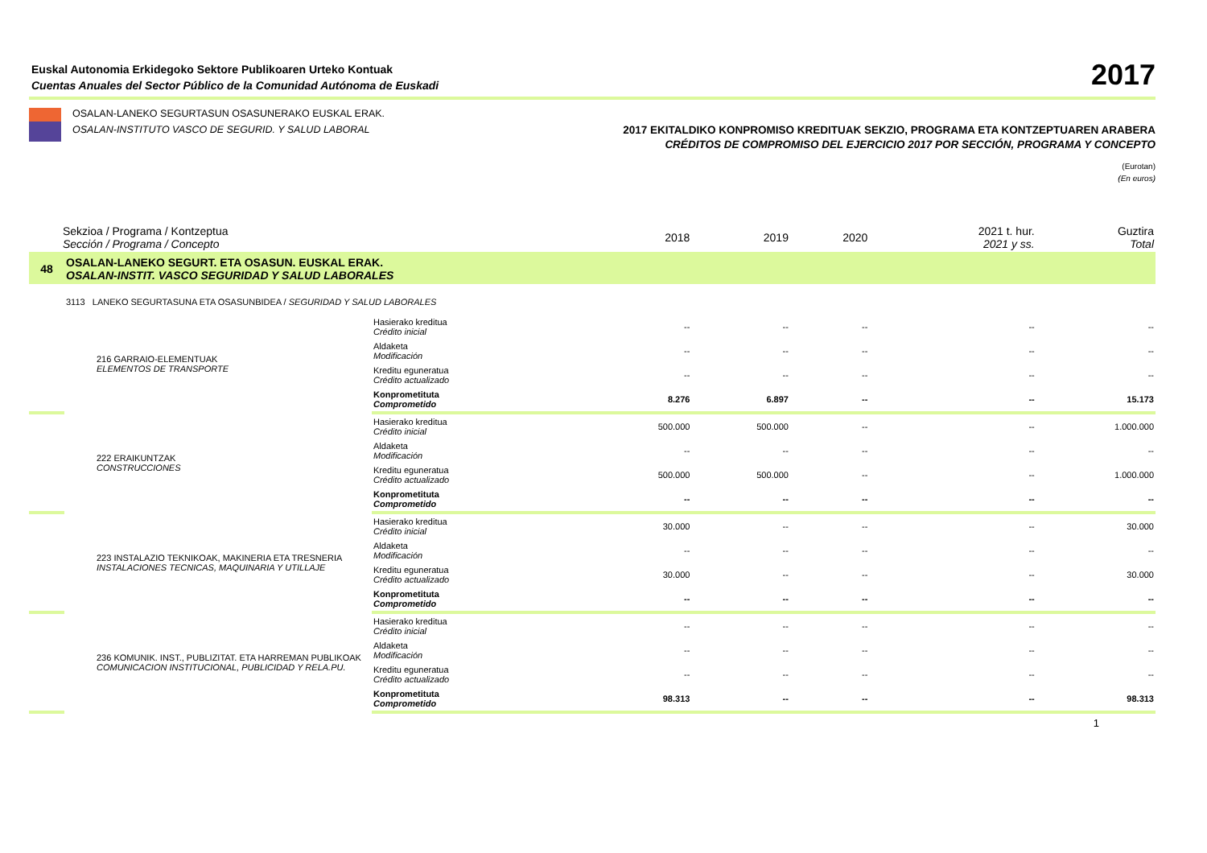Euskal Autonomia Erkidegoko Sektore Publikoaren Urteko Kontuak
Cuentas Anuales del Sector Público de la Comunidad Autónoma de Euskadi
2017
OSALAN-LANEKO SEGURTASUN OSASUNERAKO EUSKAL ERAK.
OSALAN-INSTITUTO VASCO DE SEGURID. Y SALUD LABORAL
2017 EKITALDIKO KONPROMISO KREDITUAK SEKZIO, PROGRAMA ETA KONTZEPTUAREN ARABERA
CRÉDITOS DE COMPROMISO DEL EJERCICIO 2017 POR SECCIÓN, PROGRAMA Y CONCEPTO
(Eurotan)
(En euros)
| Sekzioa / Programa / Kontzeptua Sección / Programa / Concepto | | | 2018 | 2019 | 2020 | 2021 t. hur. 2021 y ss. | Guztira Total |
| --- | --- | --- | --- | --- | --- | --- | --- |
| 48 | OSALAN-LANEKO SEGURT. ETA OSASUN. EUSKAL ERAK. OSALAN-INSTIT. VASCO SEGURIDAD Y SALUD LABORALES | | | | | | |
| | 3113 LANEKO SEGURTASUNA ETA OSASUNBIDEA / SEGURIDAD Y SALUD LABORALES | | | | | | |
| | 216 GARRAIO-ELEMENTUAK ELEMENTOS DE TRANSPORTE | Hasierako kreditua Crédito inicial | -- | -- | -- | -- | -- |
| | | Aldaketa Modificación | -- | -- | -- | -- | -- |
| | | Kreditu eguneratua Crédito actualizado | -- | -- | -- | -- | -- |
| | | Konprometituta Comprometido | 8.276 | 6.897 | -- | -- | 15.173 |
| | 222 ERAIKUNTZAK CONSTRUCCIONES | Hasierako kreditua Crédito inicial | 500.000 | 500.000 | -- | -- | 1.000.000 |
| | | Aldaketa Modificación | -- | -- | -- | -- | -- |
| | | Kreditu eguneratua Crédito actualizado | 500.000 | 500.000 | -- | -- | 1.000.000 |
| | | Konprometituta Comprometido | -- | -- | -- | -- | -- |
| | 223 INSTALAZIO TEKNIKOAK, MAKINERIA ETA TRESNERIA INSTALACIONES TECNICAS, MAQUINARIA Y UTILLAJE | Hasierako kreditua Crédito inicial | 30.000 | -- | -- | -- | 30.000 |
| | | Aldaketa Modificación | -- | -- | -- | -- | -- |
| | | Kreditu eguneratua Crédito actualizado | 30.000 | -- | -- | -- | 30.000 |
| | | Konprometituta Comprometido | -- | -- | -- | -- | -- |
| | 236 KOMUNIK. INST., PUBLIZITAT. ETA HARREMAN PUBLIKOAK COMUNICACION INSTITUCIONAL, PUBLICIDAD Y RELA.PU. | Hasierako kreditua Crédito inicial | -- | -- | -- | -- | -- |
| | | Aldaketa Modificación | -- | -- | -- | -- | -- |
| | | Kreditu eguneratua Crédito actualizado | -- | -- | -- | -- | -- |
| | | Konprometituta Comprometido | 98.313 | -- | -- | -- | 98.313 |
1